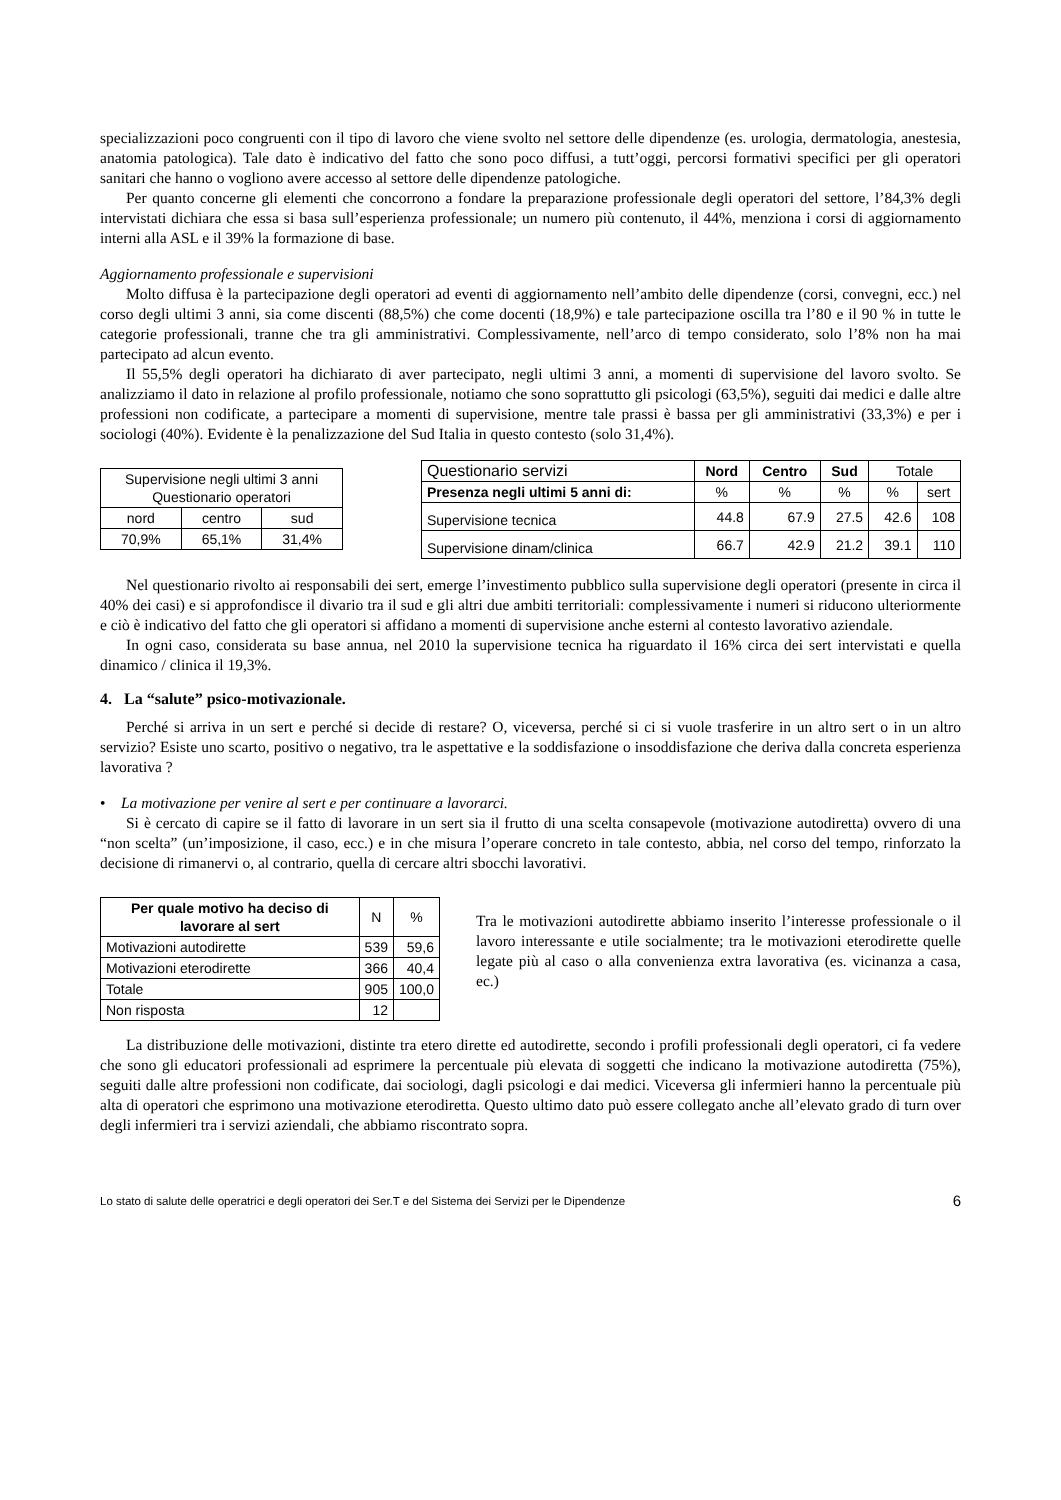specializzazioni poco congruenti con il tipo di lavoro che viene svolto nel settore delle dipendenze (es. urologia, dermatologia, anestesia, anatomia patologica). Tale dato è indicativo del fatto che sono poco diffusi, a tutt’oggi, percorsi formativi specifici per gli operatori sanitari che hanno o vogliono avere accesso al settore delle dipendenze patologiche.
Per quanto concerne gli elementi che concorrono a fondare la preparazione professionale degli operatori del settore, l’84,3% degli intervistati dichiara che essa si basa sull’esperienza professionale; un numero più contenuto, il 44%, menziona i corsi di aggiornamento interni alla ASL e il 39% la formazione di base.
Aggiornamento professionale e supervisioni
Molto diffusa è la partecipazione degli operatori ad eventi di aggiornamento nell’ambito delle dipendenze (corsi, convegni, ecc.) nel corso degli ultimi 3 anni, sia come discenti (88,5%) che come docenti (18,9%) e tale partecipazione oscilla tra l’80 e il 90 % in tutte le categorie professionali, tranne che tra gli amministrativi. Complessivamente, nell’arco di tempo considerato, solo l’8% non ha mai partecipato ad alcun evento.
Il 55,5% degli operatori ha dichiarato di aver partecipato, negli ultimi 3 anni, a momenti di supervisione del lavoro svolto. Se analizziamo il dato in relazione al profilo professionale, notiamo che sono soprattutto gli psicologi (63,5%), seguiti dai medici e dalle altre professioni non codificate, a partecipare a momenti di supervisione, mentre tale prassi è bassa per gli amministrativi (33,3%) e per i sociologi (40%). Evidente è la penalizzazione del Sud Italia in questo contesto (solo 31,4%).
| Supervisione negli ultimi 3 anni Questionario operatori | | |
| nord | centro | sud |
| 70,9% | 65,1% | 31,4% |
| Questionario servizi | Nord | Centro | Sud | Totale | |
| Presenza negli ultimi 5 anni di: | % | % | % | % | sert |
| Supervisione tecnica | 44.8 | 67.9 | 27.5 | 42.6 | 108 |
| Supervisione dinam/clinica | 66.7 | 42.9 | 21.2 | 39.1 | 110 |
Nel questionario rivolto ai responsabili dei sert, emerge l’investimento pubblico sulla supervisione degli operatori (presente in circa il 40% dei casi) e si approfondisce il divario tra il sud e gli altri due ambiti territoriali: complessivamente i numeri si riducono ulteriormente e ciò è indicativo del fatto che gli operatori si affidano a momenti di supervisione anche esterni al contesto lavorativo aziendale.
In ogni caso, considerata su base annua, nel 2010 la supervisione tecnica ha riguardato il 16% circa dei sert intervistati e quella dinamico / clinica il 19,3%.
4. La “salute” psico-motivazionale.
Perché si arriva in un sert e perché si decide di restare? O, viceversa, perché si ci si vuole trasferire in un altro sert o in un altro servizio? Esiste uno scarto, positivo o negativo, tra le aspettative e la soddisfazione o insoddisfazione che deriva dalla concreta esperienza lavorativa ?
• La motivazione per venire al sert e per continuare a lavorarci.
Si è cercato di capire se il fatto di lavorare in un sert sia il frutto di una scelta consapevole (motivazione autodiretta) ovvero di una “non scelta” (un’imposizione, il caso, ecc.) e in che misura l’operare concreto in tale contesto, abbia, nel corso del tempo, rinforzato la decisione di rimanervi o, al contrario, quella di cercare altri sbocchi lavorativi.
| Per quale motivo ha deciso di lavorare al sert | N | % |
| Motivazioni autodirette | 539 | 59,6 |
| Motivazioni eterodirette | 366 | 40,4 |
| Totale | 905 | 100,0 |
| Non risposta | 12 | |
Tra le motivazioni autodirette abbiamo inserito l’interesse professionale o il lavoro interessante e utile socialmente; tra le motivazioni eterodirette quelle legate più al caso o alla convenienza extra lavorativa (es. vicinanza a casa, ec.)
La distribuzione delle motivazioni, distinte tra etero dirette ed autodirette, secondo i profili professionali degli operatori, ci fa vedere che sono gli educatori professionali ad esprimere la percentuale più elevata di soggetti che indicano la motivazione autodiretta (75%), seguiti dalle altre professioni non codificate, dai sociologi, dagli psicologi e dai medici. Viceversa gli infermieri hanno la percentuale più alta di operatori che esprimono una motivazione eterodiretta. Questo ultimo dato può essere collegato anche all’elevato grado di turn over degli infermieri tra i servizi aziendali, che abbiamo riscontrato sopra.
Lo stato di salute delle operatrici e degli operatori dei Ser.T e del Sistema dei Servizi per le Dipendenze 6